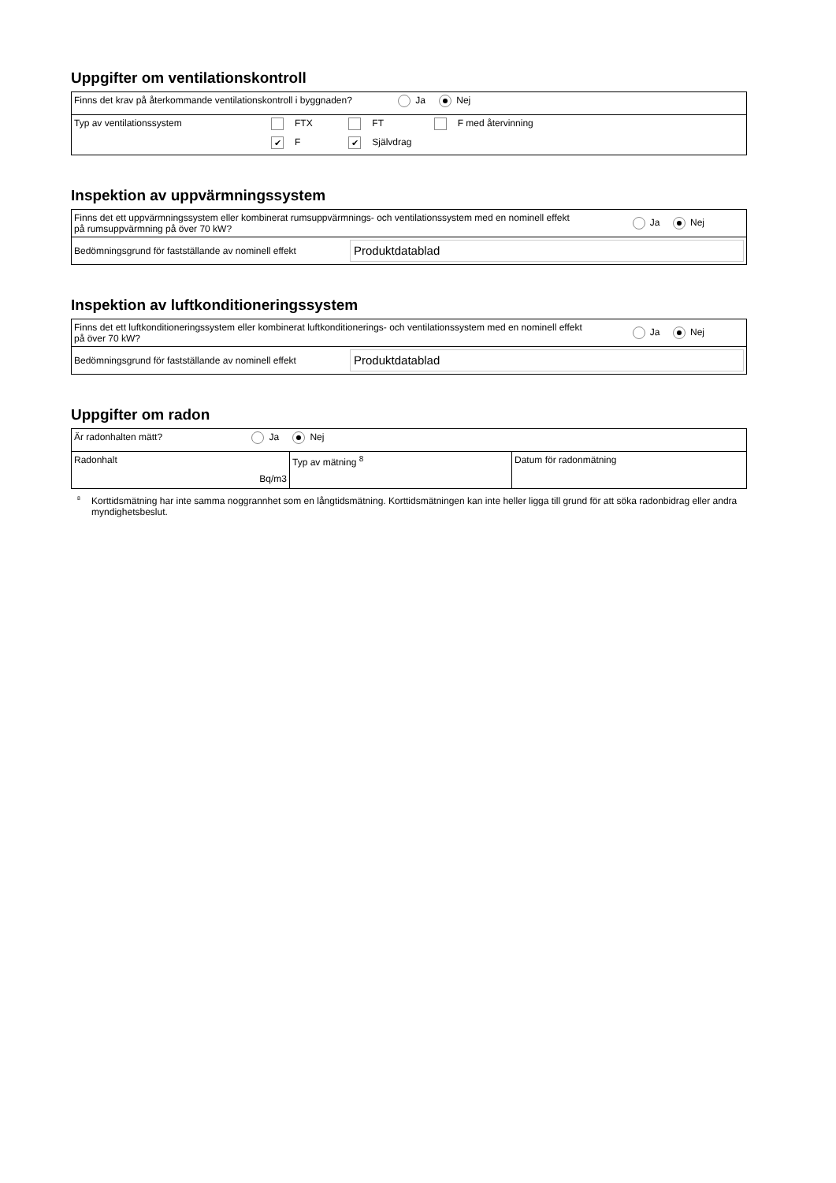Uppgifter om ventilationskontroll
| Finns det krav på återkommande ventilationskontroll i byggnaden? Ja Nej |
| Typ av ventilationssystem FTX FT F med återvinning ✔ F ✔ Självdrag |
Inspektion av uppvärmningssystem
| Finns det ett uppvärmningssystem eller kombinerat rumsuppvärmnings- och ventilationssystem med en nominell effekt på rumsuppvärmning på över 70 kW? Ja Nej |
| Bedömningsgrund för fastställande av nominell effekt Produktdatablad |
Inspektion av luftkonditioneringssystem
| Finns det ett luftkonditioneringssystem eller kombinerat luftkonditionerings- och ventilationssystem med en nominell effekt på över 70 kW? Ja Nej |
| Bedömningsgrund för fastställande av nominell effekt Produktdatablad |
Uppgifter om radon
| Är radonhalten mätt? Ja Nej | | |
| Radonhalt Bq/m3 | Typ av mätning <sup>8</sup> | Datum för radonmätning |
<sup>8</sup>
Korttidsmätning har inte samma noggrannhet som en långtidsmätning. Korttidsmätningen kan inte heller ligga till grund för att söka radonbidrag eller andra myndighetsbeslut.